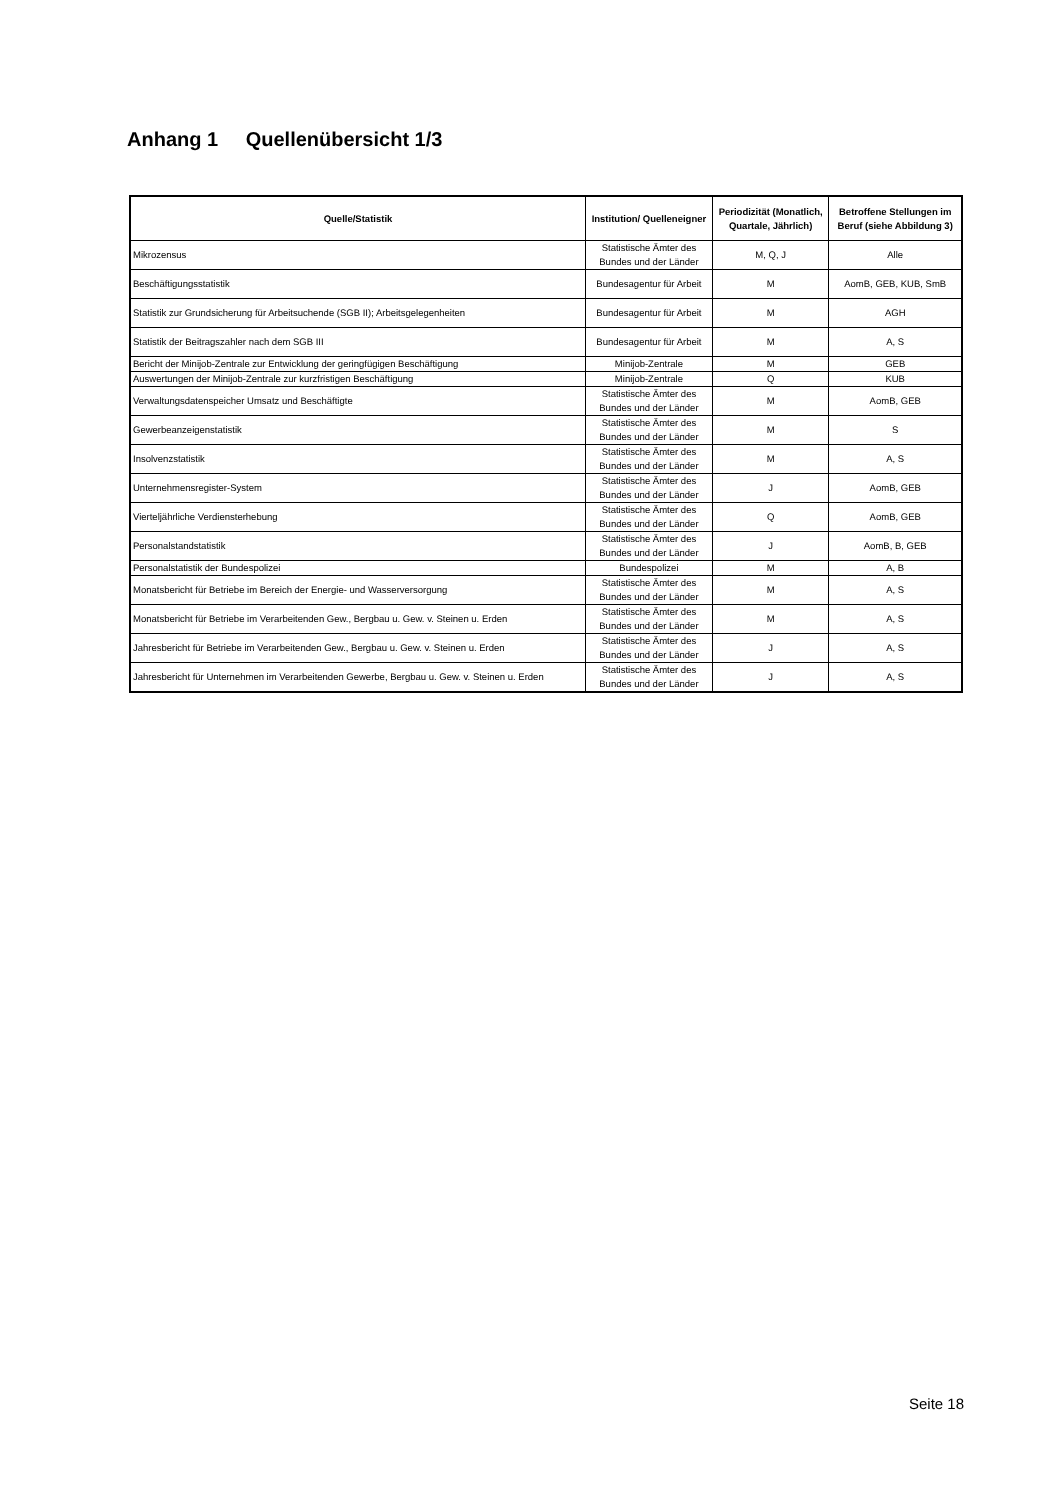Anhang 1 Quellenübersicht 1/3
| Quelle/Statistik | Institution/ Quelleneigner | Periodizität (Monatlich, Quartale, Jährlich) | Betroffene Stellungen im Beruf (siehe Abbildung 3) |
| --- | --- | --- | --- |
| Mikrozensus | Statistische Ämter des Bundes und der Länder | M, Q, J | Alle |
| Beschäftigungsstatistik | Bundesagentur für Arbeit | M | AomB, GEB, KUB, SmB |
| Statistik zur Grundsicherung für Arbeitsuchende (SGB II); Arbeitsgelegenheiten | Bundesagentur für Arbeit | M | AGH |
| Statistik der Beitragszahler nach dem SGB III | Bundesagentur für Arbeit | M | A, S |
| Bericht der Minijob-Zentrale zur Entwicklung der geringfügigen Beschäftigung | Minijob-Zentrale | M | GEB |
| Auswertungen der Minijob-Zentrale zur kurzfristigen Beschäftigung | Minijob-Zentrale | Q | KUB |
| Verwaltungsdatenspeicher Umsatz und Beschäftigte | Statistische Ämter des Bundes und der Länder | M | AomB, GEB |
| Gewerbeanzeigenstatistik | Statistische Ämter des Bundes und der Länder | M | S |
| Insolvenzstatistik | Statistische Ämter des Bundes und der Länder | M | A, S |
| Unternehmensregister-System | Statistische Ämter des Bundes und der Länder | J | AomB, GEB |
| Vierteljährliche Verdiensterhebung | Statistische Ämter des Bundes und der Länder | Q | AomB, GEB |
| Personalstandstatistik | Statistische Ämter des Bundes und der Länder | J | AomB, B, GEB |
| Personalstatistik der Bundespolizei | Bundespolizei | M | A, B |
| Monatsbericht für Betriebe im Bereich der Energie- und Wasserversorgung | Statistische Ämter des Bundes und der Länder | M | A, S |
| Monatsbericht für Betriebe im Verarbeitenden Gew., Bergbau u. Gew. v. Steinen u. Erden | Statistische Ämter des Bundes und der Länder | M | A, S |
| Jahresbericht für Betriebe im Verarbeitenden Gew., Bergbau u. Gew. v. Steinen u. Erden | Statistische Ämter des Bundes und der Länder | J | A, S |
| Jahresbericht für Unternehmen im Verarbeitenden Gewerbe, Bergbau u. Gew. v. Steinen u. Erden | Statistische Ämter des Bundes und der Länder | J | A, S |
Seite 18